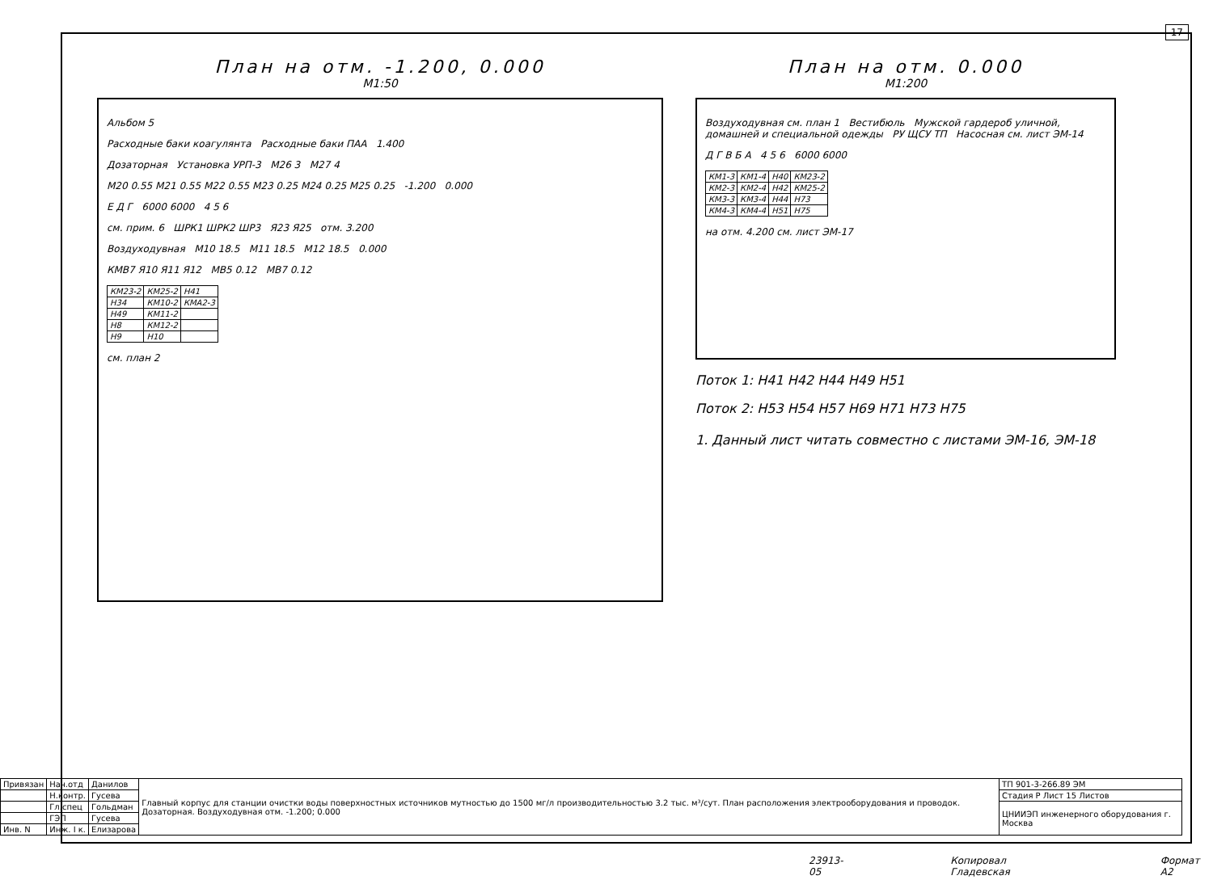17
План на отм. -1.200, 0.000
М1:50
Альбом 5
Расходные баки коагулянта Расходные баки ПАА 1.400
Дозаторная Установка УРП-3 М26 3 М27 4
М20 0.55 М21 0.55 М22 0.55 М23 0.25 М24 0.25 М25 0.25 -1.200 0.000
Е Д Г 6000 6000 4 5 6
см. прим. 6 ШРК1 ШРК2 ШР3 Я23 Я25 отм. 3.200
Воздуходувная М10 18.5 М11 18.5 М12 18.5 0.000
КМВ7 Я10 Я11 Я12 МВ5 0.12 МВ7 0.12
| КМ23-2 | КМ25-2 | Н41 |
| Н34 | КМ10-2 | КМА2-3 |
| Н49 | КМ11-2 | |
| Н8 | КМ12-2 | |
| Н9 | Н10 | |
см. план 2
План на отм. 0.000
М1:200
Воздуходувная см. план 1 Вестибюль Мужской гардероб уличной, домашней и специальной одежды РУ ЩСУ ТП Насосная см. лист ЭМ-14
Д Г В Б А 4 5 6 6000 6000
| КМ1-3 | КМ1-4 | Н40 | КМ23-2 |
| КМ2-3 | КМ2-4 | Н42 | КМ25-2 |
| КМ3-3 | КМ3-4 | Н44 | Н73 |
| КМ4-3 | КМ4-4 | Н51 | Н75 |
на отм. 4.200 см. лист ЭМ-17
Поток 1: Н41 Н42 Н44 Н49 Н51
Поток 2: Н53 Н54 Н57 Н69 Н71 Н73 Н75
1. Данный лист читать совместно с листами ЭМ-16, ЭМ-18
| Привязан | Нач.отд | Данилов | Главный корпус для станции очистки воды поверхностных источников мутностью до 1500 мг/л производительностью 3.2 тыс. м³/сут. План расположения электрооборудования и проводок. Дозаторная. Воздуходувная отм. -1.200; 0.000 | ТП 901-3-266.89 ЭМ |
| | Н.контр. | Гусева | | Стадия Р Лист 15 Листов |
| | Гл.спец | Гольдман | | ЦНИИЭП инженерного оборудования г. Москва |
| | ГЭП | Гусева | | |
| Инв. N | Инж. I к. | Елизарова | | |
23913-05 Копировал Гладевская Формат А2